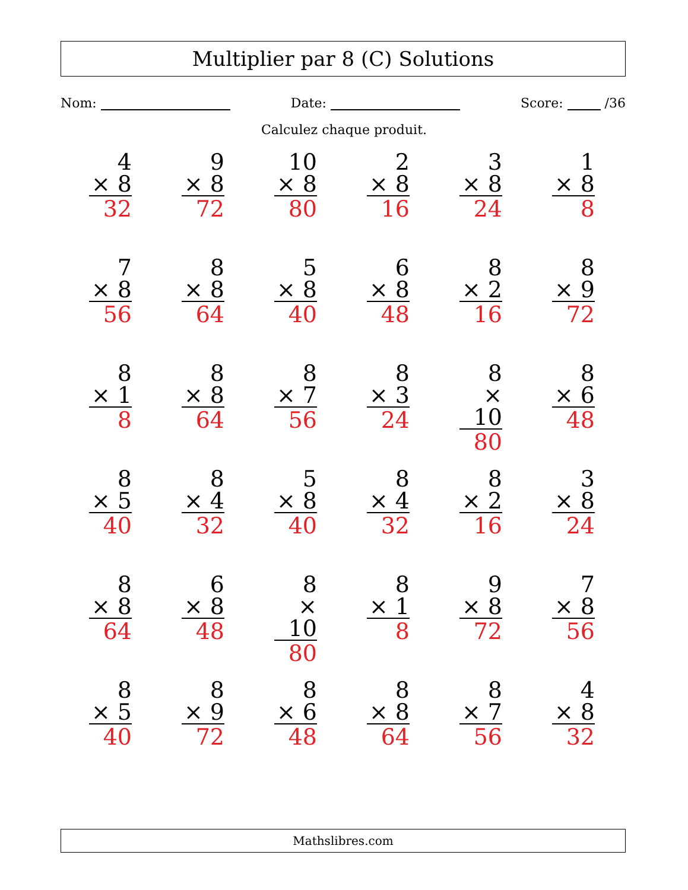Multiplier par 8 (C) Solutions
Nom: Date: Score: /36
Calculez chaque produit.
| 4 × 8 32 | 9 × 8 72 | 10 × 8 80 | 2 × 8 16 | 3 × 8 24 | 1 × 8 8 |
| 7 × 8 56 | 8 × 8 64 | 5 × 8 40 | 6 × 8 48 | 8 × 2 16 | 8 × 9 72 |
| 8 × 1 8 | 8 × 8 64 | 8 × 7 56 | 8 × 3 24 | 8 × 10 80 | 8 × 6 48 |
| 8 × 5 40 | 8 × 4 32 | 5 × 8 40 | 8 × 4 32 | 8 × 2 16 | 3 × 8 24 |
| 8 × 8 64 | 6 × 8 48 | 8 × 10 80 | 8 × 1 8 | 9 × 8 72 | 7 × 8 56 |
| 8 × 5 40 | 8 × 9 72 | 8 × 6 48 | 8 × 8 64 | 8 × 7 56 | 4 × 8 32 |
Mathslibres.com